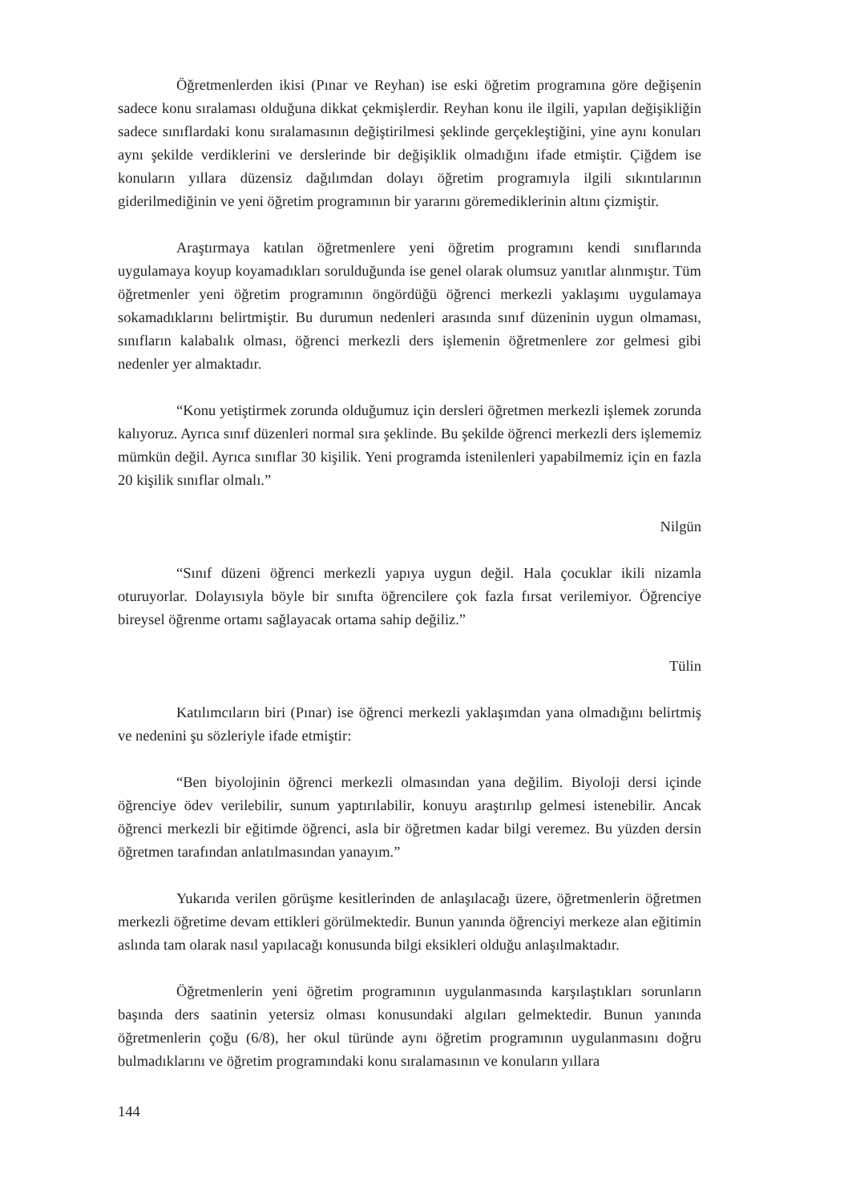Öğretmenlerden ikisi (Pınar ve Reyhan) ise eski öğretim programına göre değişenin sadece konu sıralaması olduğuna dikkat çekmişlerdir. Reyhan konu ile ilgili, yapılan değişikliğin sadece sınıflardaki konu sıralamasının değiştirilmesi şeklinde gerçekleştiğini, yine aynı konuları aynı şekilde verdiklerini ve derslerinde bir değişiklik olmadığını ifade etmiştir. Çiğdem ise konuların yıllara düzensiz dağılımdan dolayı öğretim programıyla ilgili sıkıntılarının giderilmediğinin ve yeni öğretim programının bir yararını göremediklerinin altını çizmiştir.
Araştırmaya katılan öğretmenlere yeni öğretim programını kendi sınıflarında uygulamaya koyup koyamadıkları sorulduğunda ise genel olarak olumsuz yanıtlar alınmıştır. Tüm öğretmenler yeni öğretim programının öngördüğü öğrenci merkezli yaklaşımı uygulamaya sokamadıklarını belirtmiştir. Bu durumun nedenleri arasında sınıf düzeninin uygun olmaması, sınıfların kalabalık olması, öğrenci merkezli ders işlemenin öğretmenlere zor gelmesi gibi nedenler yer almaktadır.
“Konu yetiştirmek zorunda olduğumuz için dersleri öğretmen merkezli işlemek zorunda kalıyoruz. Ayrıca sınıf düzenleri normal sıra şeklinde. Bu şekilde öğrenci merkezli ders işlememiz mümkün değil. Ayrıca sınıflar 30 kişilik. Yeni programda istenilenleri yapabilmemiz için en fazla 20 kişilik sınıflar olmalı.”
Nilgün
“Sınıf düzeni öğrenci merkezli yapıya uygun değil. Hala çocuklar ikili nizamla oturuyorlar. Dolayısıyla böyle bir sınıfta öğrencilere çok fazla fırsat verilemiyor. Öğrenciye bireysel öğrenme ortamı sağlayacak ortama sahip değiliz.”
Tülin
Katılımcıların biri (Pınar) ise öğrenci merkezli yaklaşımdan yana olmadığını belirtmiş ve nedenini şu sözleriyle ifade etmiştir:
“Ben biyolojinin öğrenci merkezli olmasından yana değilim. Biyoloji dersi içinde öğrenciye ödev verilebilir, sunum yaptırılabilir, konuyu araştırılıp gelmesi istenebilir. Ancak öğrenci merkezli bir eğitimde öğrenci, asla bir öğretmen kadar bilgi veremez. Bu yüzden dersin öğretmen tarafından anlatılmasından yanayım.”
Yukarıda verilen görüşme kesitlerinden de anlaşılacağı üzere, öğretmenlerin öğretmen merkezli öğretime devam ettikleri görülmektedir. Bunun yanında öğrenciyi merkeze alan eğitimin aslında tam olarak nasıl yapılacağı konusunda bilgi eksikleri olduğu anlaşılmaktadır.
Öğretmenlerin yeni öğretim programının uygulanmasında karşılaştıkları sorunların başında ders saatinin yetersiz olması konusundaki algıları gelmektedir. Bunun yanında öğretmenlerin çoğu (6/8), her okul türünde aynı öğretim programının uygulanmasını doğru bulmadıklarını ve öğretim programındaki konu sıralamasının ve konuların yıllara
144